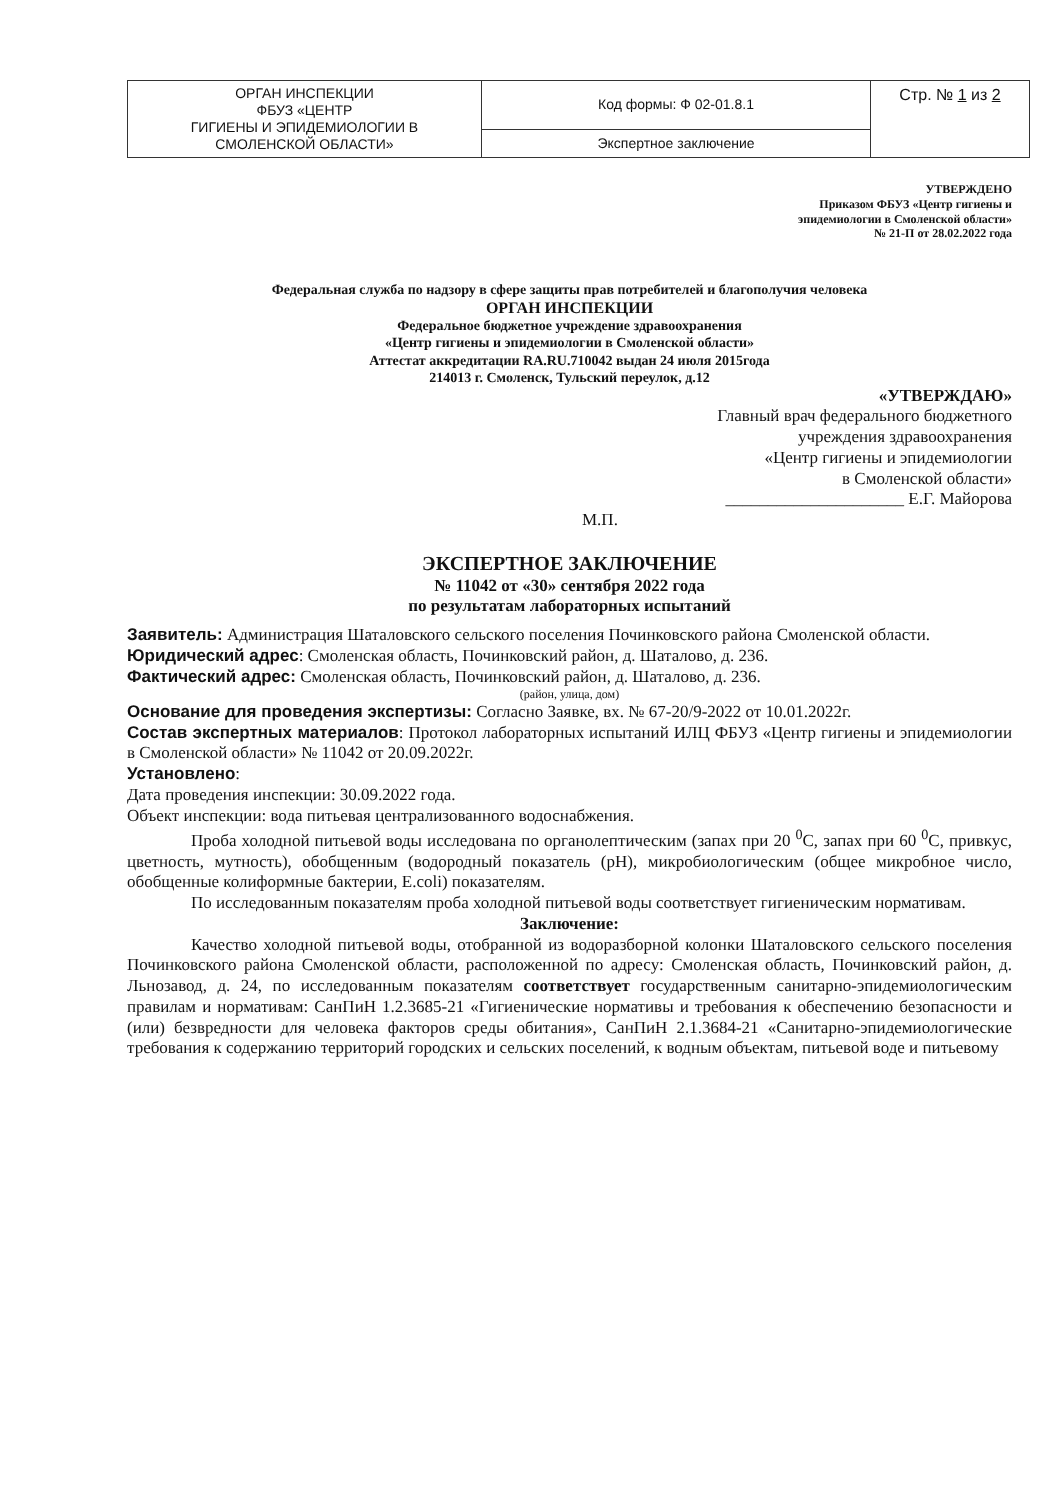| ОРГАН ИНСПЕКЦИИ ФБУЗ «ЦЕНТР ГИГИЕНЫ И ЭПИДЕМИОЛОГИИ В СМОЛЕНСКОЙ ОБЛАСТИ» | Код формы: Ф 02-01.8.1 | Стр. № 1 из 2 |
| | Экспертное заключение | |
УТВЕРЖДЕНО
Приказом ФБУЗ «Центр гигиены и
эпидемиологии в Смоленской области»
№ 21-П от 28.02.2022 года
Федеральная служба по надзору в сфере защиты прав потребителей и благополучия человека
ОРГАН ИНСПЕКЦИИ
Федеральное бюджетное учреждение здравоохранения
«Центр гигиены и эпидемиологии в Смоленской области»
Аттестат аккредитации RA.RU.710042 выдан 24 июля 2015года
214013 г. Смоленск, Тульский переулок, д.12
«УТВЕРЖДАЮ»
Главный врач федерального бюджетного
учреждения здравоохранения
«Центр гигиены и эпидемиологии
в Смоленской области»
_____________________ Е.Г. Майорова
М.П.
ЭКСПЕРТНОЕ ЗАКЛЮЧЕНИЕ
№ 11042 от «30» сентября 2022 года
по результатам лабораторных испытаний
Заявитель: Администрация Шаталовского сельского поселения Починковского района Смоленской области.
Юридический адрес: Смоленская область, Починковский район, д. Шаталово, д. 236.
Фактический адрес: Смоленская область, Починковский район, д. Шаталово, д. 236.
(район, улица, дом)
Основание для проведения экспертизы: Согласно Заявке, вх. № 67-20/9-2022 от 10.01.2022г.
Состав экспертных материалов: Протокол лабораторных испытаний ИЛЦ ФБУЗ «Центр гигиены и эпидемиологии в Смоленской области» № 11042 от 20.09.2022г.
Установлено:
Дата проведения инспекции: 30.09.2022 года.
Объект инспекции: вода питьевая централизованного водоснабжения.
Проба холодной питьевой воды исследована по органолептическим (запах при 20 <sup>0</sup>С, запах при 60 <sup>0</sup>С, привкус, цветность, мутность), обобщенным (водородный показатель (pH), микробиологическим (общее микробное число, обобщенные колиформные бактерии, E.coli) показателям.
По исследованным показателям проба холодной питьевой воды соответствует гигиеническим нормативам.
Заключение:
Качество холодной питьевой воды, отобранной из водоразборной колонки Шаталовского сельского поселения Починковского района Смоленской области, расположенной по адресу: Смоленская область, Починковский район, д. Льнозавод, д. 24, по исследованным показателям соответствует государственным санитарно-эпидемиологическим правилам и нормативам: СанПиН 1.2.3685-21 «Гигиенические нормативы и требования к обеспечению безопасности и (или) безвредности для человека факторов среды обитания», СанПиН 2.1.3684-21 «Санитарно-эпидемиологические требования к содержанию территорий городских и сельских поселений, к водным объектам, питьевой воде и питьевому